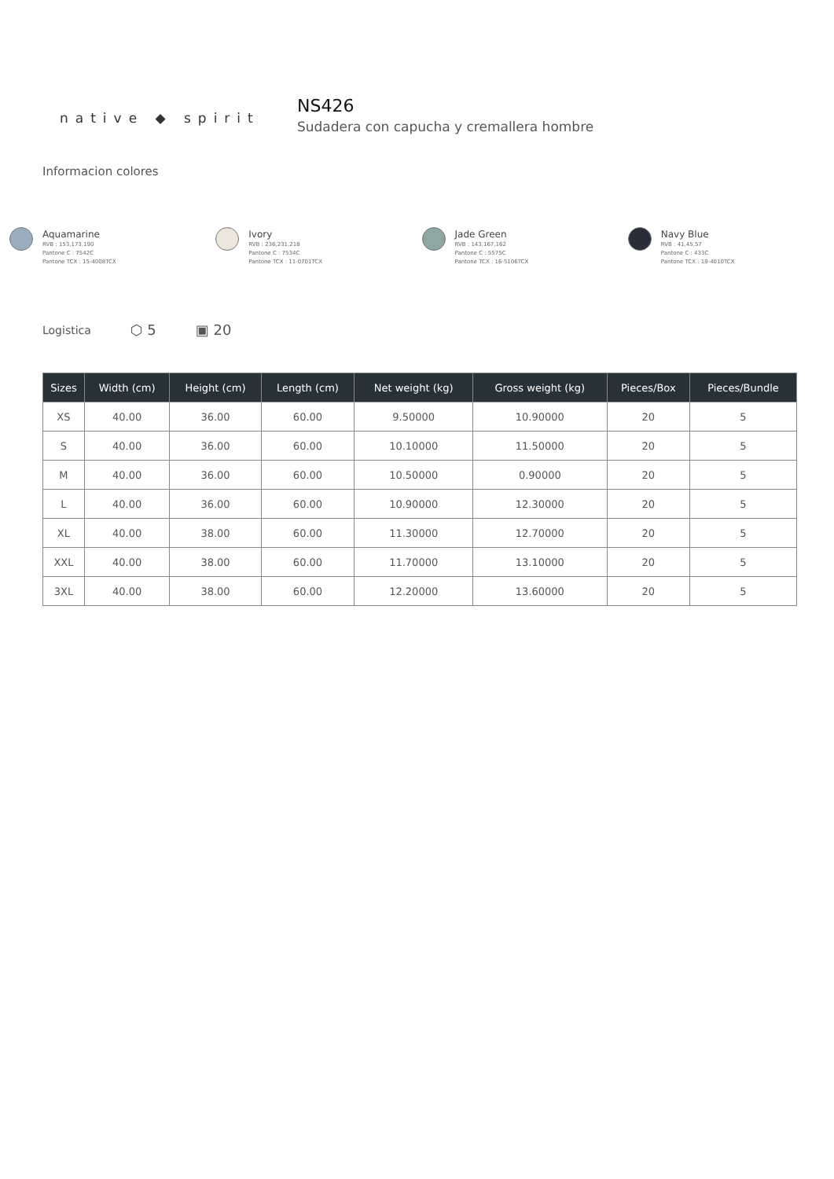native ◆ spirit
NS426
Sudadera con capucha y cremallera hombre
Informacion colores
Aquamarine
RVB : 153,173,190
Pantone C : 7542C
Pantone TCX : 15-4008TCX
Ivory
RVB : 236,231,218
Pantone C : 7534C
Pantone TCX : 11-0701TCX
Jade Green
RVB : 143,167,162
Pantone C : 5575C
Pantone TCX : 16-5106TCX
Navy Blue
RVB : 41,45,57
Pantone C : 433C
Pantone TCX : 19-4010TCX
Logistica ⬡ 5 ▣ 20
| Sizes | Width (cm) | Height (cm) | Length (cm) | Net weight (kg) | Gross weight (kg) | Pieces/Box | Pieces/Bundle |
| --- | --- | --- | --- | --- | --- | --- | --- |
| XS | 40.00 | 36.00 | 60.00 | 9.50000 | 10.90000 | 20 | 5 |
| S | 40.00 | 36.00 | 60.00 | 10.10000 | 11.50000 | 20 | 5 |
| M | 40.00 | 36.00 | 60.00 | 10.50000 | 0.90000 | 20 | 5 |
| L | 40.00 | 36.00 | 60.00 | 10.90000 | 12.30000 | 20 | 5 |
| XL | 40.00 | 38.00 | 60.00 | 11.30000 | 12.70000 | 20 | 5 |
| XXL | 40.00 | 38.00 | 60.00 | 11.70000 | 13.10000 | 20 | 5 |
| 3XL | 40.00 | 38.00 | 60.00 | 12.20000 | 13.60000 | 20 | 5 |